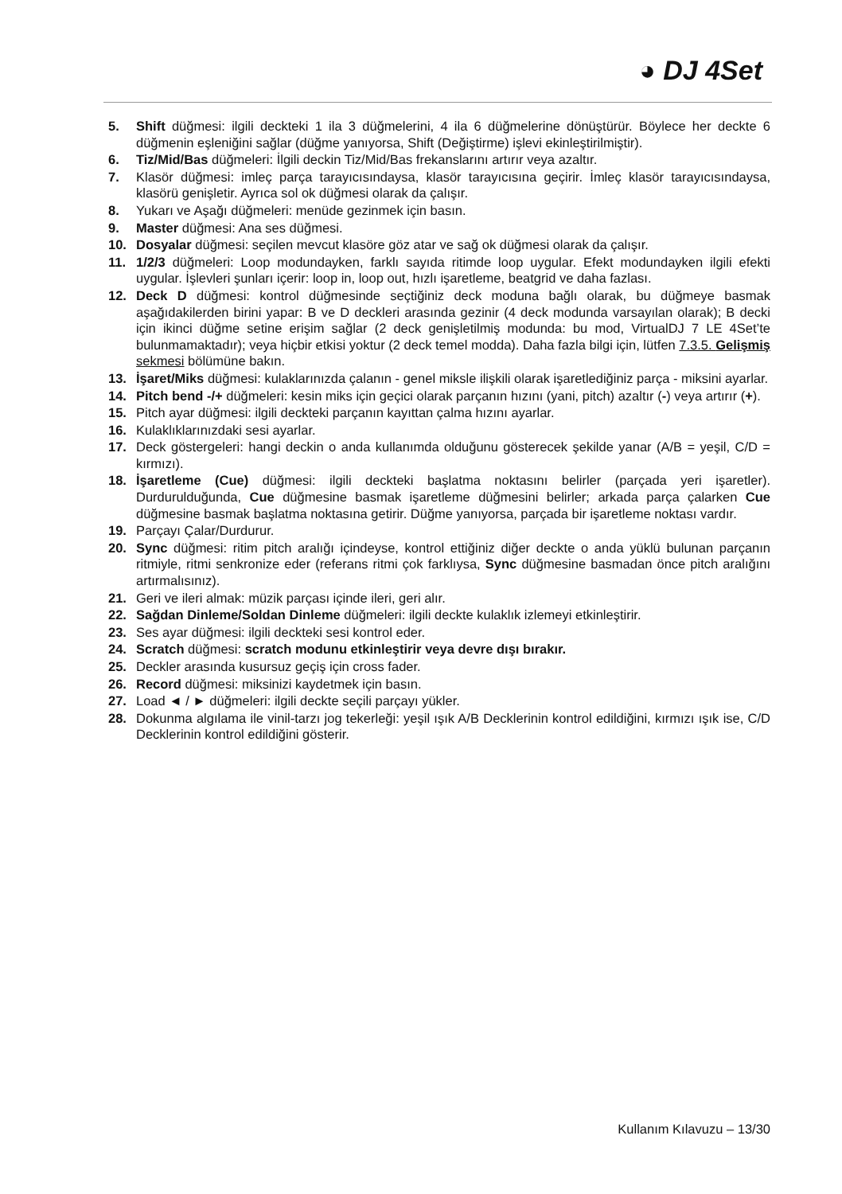◕ DJ 4Set
5. Shift düğmesi: ilgili deckteki 1 ila 3 düğmelerini, 4 ila 6 düğmelerine dönüştürür. Böylece her deckte 6 düğmenin eşleniğini sağlar (düğme yanıyorsa, Shift (Değiştirme) işlevi ekinleştirilmiştir).
6. Tiz/Mid/Bas düğmeleri: İlgili deckin Tiz/Mid/Bas frekanslarını artırır veya azaltır.
7. Klasör düğmesi: imleç parça tarayıcısındaysa, klasör tarayıcısına geçirir. İmleç klasör tarayıcısındaysa, klasörü genişletir. Ayrıca sol ok düğmesi olarak da çalışır.
8. Yukarı ve Aşağı düğmeleri: menüde gezinmek için basın.
9. Master düğmesi: Ana ses düğmesi.
10. Dosyalar düğmesi: seçilen mevcut klasöre göz atar ve sağ ok düğmesi olarak da çalışır.
11. 1/2/3 düğmeleri: Loop modundayken, farklı sayıda ritimde loop uygular. Efekt modundayken ilgili efekti uygular. İşlevleri şunları içerir: loop in, loop out, hızlı işaretleme, beatgrid ve daha fazlası.
12. Deck D düğmesi: kontrol düğmesinde seçtiğiniz deck moduna bağlı olarak, bu düğmeye basmak aşağıdakilerden birini yapar: B ve D deckleri arasında gezinir (4 deck modunda varsayılan olarak); B decki için ikinci düğme setine erişim sağlar (2 deck genişletilmiş modunda: bu mod, VirtualDJ 7 LE 4Set’te bulunmamaktadır); veya hiçbir etkisi yoktur (2 deck temel modda). Daha fazla bilgi için, lütfen 7.3.5. Gelişmiş sekmesi bölümüne bakın.
13. İşaret/Miks düğmesi: kulaklarınızda çalanın - genel miksle ilişkili olarak işaretlediğiniz parça - miksini ayarlar.
14. Pitch bend -/+ düğmeleri: kesin miks için geçici olarak parçanın hızını (yani, pitch) azaltır (-) veya artırır (+).
15. Pitch ayar düğmesi: ilgili deckteki parçanın kayıttan çalma hızını ayarlar.
16. Kulaklıklarınızdaki sesi ayarlar.
17. Deck göstergeleri: hangi deckin o anda kullanımda olduğunu gösterecek şekilde yanar (A/B = yeşil, C/D = kırmızı).
18. İşaretleme (Cue) düğmesi: ilgili deckteki başlatma noktasını belirler (parçada yeri işaretler). Durdurulduğunda, Cue düğmesine basmak işaretleme düğmesini belirler; arkada parça çalarken Cue düğmesine basmak başlatma noktasına getirir. Düğme yanıyorsa, parçada bir işaretleme noktası vardır.
19. Parçayı Çalar/Durdurur.
20. Sync düğmesi: ritim pitch aralığı içindeyse, kontrol ettiğiniz diğer deckte o anda yüklü bulunan parçanın ritmiyle, ritmi senkronize eder (referans ritmi çok farklıysa, Sync düğmesine basmadan önce pitch aralığını artırmalısınız).
21. Geri ve ileri almak: müzik parçası içinde ileri, geri alır.
22. Sağdan Dinleme/Soldan Dinleme düğmeleri: ilgili deckte kulaklık izlemeyi etkinleştirir.
23. Ses ayar düğmesi: ilgili deckteki sesi kontrol eder.
24. Scratch düğmesi: scratch modunu etkinleştirir veya devre dışı bırakır.
25. Deckler arasında kusursuz geçiş için cross fader.
26. Record düğmesi: miksinizi kaydetmek için basın.
27. Load ◄ / ► düğmeleri: ilgili deckte seçili parçayı yükler.
28. Dokunma algılama ile vinil-tarzı jog tekerleği: yeşil ışık A/B Decklerinin kontrol edildiğini, kırmızı ışık ise, C/D Decklerinin kontrol edildiğini gösterir.
Kullanım Kılavuzu – 13/30